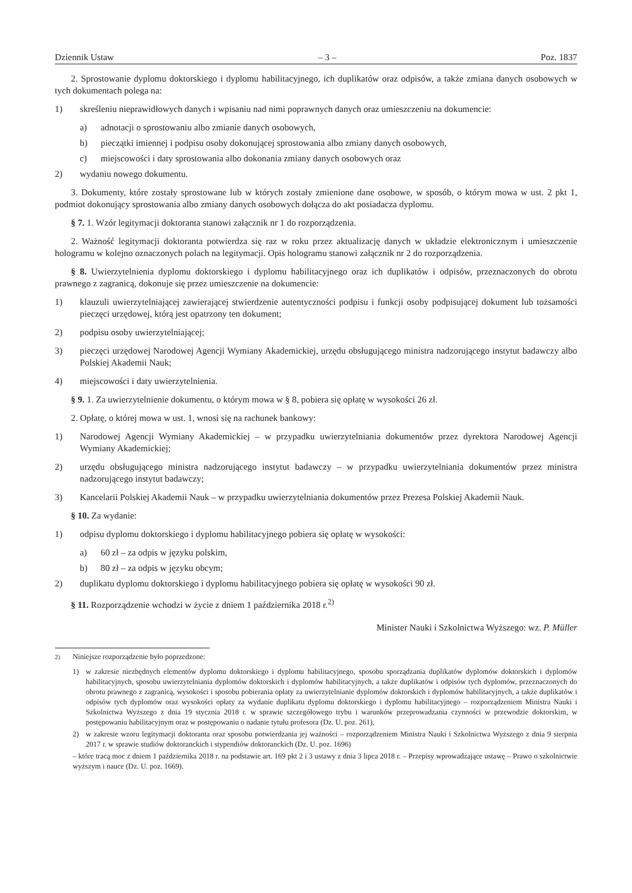Dziennik Ustaw – 3 – Poz. 1837
2. Sprostowanie dyplomu doktorskiego i dyplomu habilitacyjnego, ich duplikatów oraz odpisów, a także zmiana danych osobowych w tych dokumentach polega na:
1) skreśleniu nieprawidłowych danych i wpisaniu nad nimi poprawnych danych oraz umieszczeniu na dokumencie:
a) adnotacji o sprostowaniu albo zmianie danych osobowych,
b) pieczątki imiennej i podpisu osoby dokonującej sprostowania albo zmiany danych osobowych,
c) miejscowości i daty sprostowania albo dokonania zmiany danych osobowych oraz
2) wydaniu nowego dokumentu.
3. Dokumenty, które zostały sprostowane lub w których zostały zmienione dane osobowe, w sposób, o którym mowa w ust. 2 pkt 1, podmiot dokonujący sprostowania albo zmiany danych osobowych dołącza do akt posiadacza dyplomu.
§ 7. 1. Wzór legitymacji doktoranta stanowi załącznik nr 1 do rozporządzenia.
2. Ważność legitymacji doktoranta potwierdza się raz w roku przez aktualizację danych w układzie elektronicznym i umieszczenie hologramu w kolejno oznaczonych polach na legitymacji. Opis hologramu stanowi załącznik nr 2 do rozporządzenia.
§ 8. Uwierzytelnienia dyplomu doktorskiego i dyplomu habilitacyjnego oraz ich duplikatów i odpisów, przeznaczonych do obrotu prawnego z zagranicą, dokonuje się przez umieszczenie na dokumencie:
1) klauzuli uwierzytelniającej zawierającej stwierdzenie autentyczności podpisu i funkcji osoby podpisującej dokument lub tożsamości pieczęci urzędowej, którą jest opatrzony ten dokument;
2) podpisu osoby uwierzytelniającej;
3) pieczęci urzędowej Narodowej Agencji Wymiany Akademickiej, urzędu obsługującego ministra nadzorującego instytut badawczy albo Polskiej Akademii Nauk;
4) miejscowości i daty uwierzytelnienia.
§ 9. 1. Za uwierzytelnienie dokumentu, o którym mowa w § 8, pobiera się opłatę w wysokości 26 zł.
2. Opłatę, o której mowa w ust. 1, wnosi się na rachunek bankowy:
1) Narodowej Agencji Wymiany Akademickiej – w przypadku uwierzytelniania dokumentów przez dyrektora Narodowej Agencji Wymiany Akademickiej;
2) urzędu obsługującego ministra nadzorującego instytut badawczy – w przypadku uwierzytelniania dokumentów przez ministra nadzorującego instytut badawczy;
3) Kancelarii Polskiej Akademii Nauk – w przypadku uwierzytelniania dokumentów przez Prezesa Polskiej Akademii Nauk.
§ 10. Za wydanie:
1) odpisu dyplomu doktorskiego i dyplomu habilitacyjnego pobiera się opłatę w wysokości:
a) 60 zł – za odpis w języku polskim,
b) 80 zł – za odpis w języku obcym;
2) duplikatu dyplomu doktorskiego i dyplomu habilitacyjnego pobiera się opłatę w wysokości 90 zł.
§ 11. Rozporządzenie wchodzi w życie z dniem 1 października 2018 r.<sup>2)</sup>
Minister Nauki i Szkolnictwa Wyższego: wz. P. Müller
<sup>2)</sup> Niniejsze rozporządzenie było poprzedzone:
1) w zakresie niezbędnych elementów dyplomu doktorskiego i dyplomu habilitacyjnego, sposobu sporządzania duplikatów dyplomów doktorskich i dyplomów habilitacyjnych, sposobu uwierzytelniania dyplomów doktorskich i dyplomów habilitacyjnych, a także duplikatów i odpisów tych dyplomów, przeznaczonych do obrotu prawnego z zagranicą, wysokości i sposobu pobierania opłaty za uwierzytelnianie dyplomów doktorskich i dyplomów habilitacyjnych, a także duplikatów i odpisów tych dyplomów oraz wysokości opłaty za wydanie duplikatu dyplomu doktorskiego i dyplomu habilitacyjnego – rozporządzeniem Ministra Nauki i Szkolnictwa Wyższego z dnia 19 stycznia 2018 r. w sprawie szczegółowego trybu i warunków przeprowadzania czynności w przewodzie doktorskim, w postępowaniu habilitacyjnym oraz w postępowaniu o nadanie tytułu profesora (Dz. U. poz. 261),
2) w zakresie wzoru legitymacji doktoranta oraz sposobu potwierdzania jej ważności – rozporządzeniem Ministra Nauki i Szkolnictwa Wyższego z dnia 9 sierpnia 2017 r. w sprawie studiów doktoranckich i stypendiów doktoranckich (Dz. U. poz. 1696)
– które tracą moc z dniem 1 października 2018 r. na podstawie art. 169 pkt 2 i 3 ustawy z dnia 3 lipca 2018 r. – Przepisy wprowadzające ustawę – Prawo o szkolnictwie wyższym i nauce (Dz. U. poz. 1669).